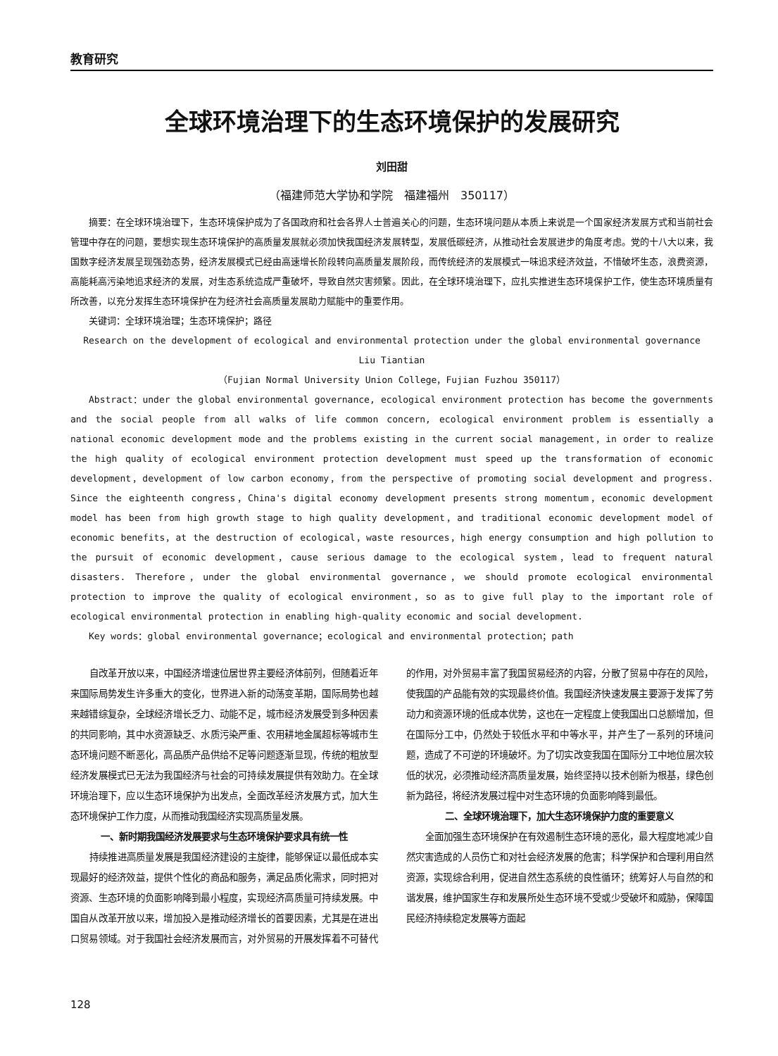教育研究
全球环境治理下的生态环境保护的发展研究
刘田甜
（福建师范大学协和学院　福建福州　350117）
摘要：在全球环境治理下，生态环境保护成为了各国政府和社会各界人士普遍关心的问题，生态环境问题从本质上来说是一个国家经济发展方式和当前社会管理中存在的问题，要想实现生态环境保护的高质量发展就必须加快我国经济发展转型，发展低碳经济，从推动社会发展进步的角度考虑。党的十八大以来，我国数字经济发展呈现强劲态势，经济发展模式已经由高速增长阶段转向高质量发展阶段，而传统经济的发展模式一味追求经济效益，不惜破坏生态，浪费资源，高能耗高污染地追求经济的发展，对生态系统造成严重破坏，导致自然灾害频繁。因此，在全球环境治理下，应扎实推进生态环境保护工作，使生态环境质量有所改善，以充分发挥生态环境保护在为经济社会高质量发展助力赋能中的重要作用。
关键词：全球环境治理；生态环境保护；路径
Research on the development of ecological and environmental protection under the global environmental governance
Liu Tiantian
（Fujian Normal University Union College，Fujian Fuzhou 350117）
Abstract：under the global environmental governance, ecological environment protection has become the governments and the social people from all walks of life common concern, ecological environment problem is essentially a national economic development mode and the problems existing in the current social management，in order to realize the high quality of ecological environment protection development must speed up the transformation of economic development，development of low carbon economy，from the perspective of promoting social development and progress. Since the eighteenth congress，China's digital economy development presents strong momentum，economic development model has been from high growth stage to high quality development，and traditional economic development model of economic benefits，at the destruction of ecological，waste resources，high energy consumption and high pollution to the pursuit of economic development，cause serious damage to the ecological system，lead to frequent natural disasters. Therefore，under the global environmental governance，we should promote ecological environmental protection to improve the quality of ecological environment，so as to give full play to the important role of ecological environmental protection in enabling high-quality economic and social development.
Key words：global environmental governance；ecological and environmental protection；path
自改革开放以来，中国经济增速位居世界主要经济体前列，但随着近年来国际局势发生许多重大的变化，世界进入新的动荡变革期，国际局势也越来越错综复杂，全球经济增长乏力、动能不足，城市经济发展受到多种因素的共同影响，其中水资源缺乏、水质污染严重、农用耕地金属超标等城市生态环境问题不断恶化，高品质产品供给不足等问题逐渐显现，传统的粗放型经济发展模式已无法为我国经济与社会的可持续发展提供有效助力。在全球环境治理下，应以生态环境保护为出发点，全面改革经济发展方式，加大生态环境保护工作力度，从而推动我国经济实现高质量发展。
一、新时期我国经济发展要求与生态环境保护要求具有统一性
持续推进高质量发展是我国经济建设的主旋律，能够保证以最低成本实现最好的经济效益，提供个性化的商品和服务，满足品质化需求，同时把对资源、生态环境的负面影响降到最小程度，实现经济高质量可持续发展。中国自从改革开放以来，增加投入是推动经济增长的首要因素，尤其是在进出口贸易领域。对于我国社会经济发展而言，对外贸易的开展发挥着不可替代的作用，对外贸易丰富了我国贸易经济的内容，分散了贸易中存在的风险，使我国的产品能有效的实现最终价值。我国经济快速发展主要源于发挥了劳动力和资源环境的低成本优势，这也在一定程度上使我国出口总额增加，但在国际分工中，仍然处于较低水平和中等水平，并产生了一系列的环境问题，造成了不可逆的环境破坏。为了切实改变我国在国际分工中地位层次较低的状况，必须推动经济高质量发展，始终坚持以技术创新为根基，绿色创新为路径，将经济发展过程中对生态环境的负面影响降到最低。
二、全球环境治理下，加大生态环境保护力度的重要意义
全面加强生态环境保护在有效遏制生态环境的恶化，最大程度地减少自然灾害造成的人员伤亡和对社会经济发展的危害；科学保护和合理利用自然资源，实现综合利用，促进自然生态系统的良性循环；统筹好人与自然的和谐发展，维护国家生存和发展所处生态环境不受或少受破坏和威胁，保障国民经济持续稳定发展等方面起
128